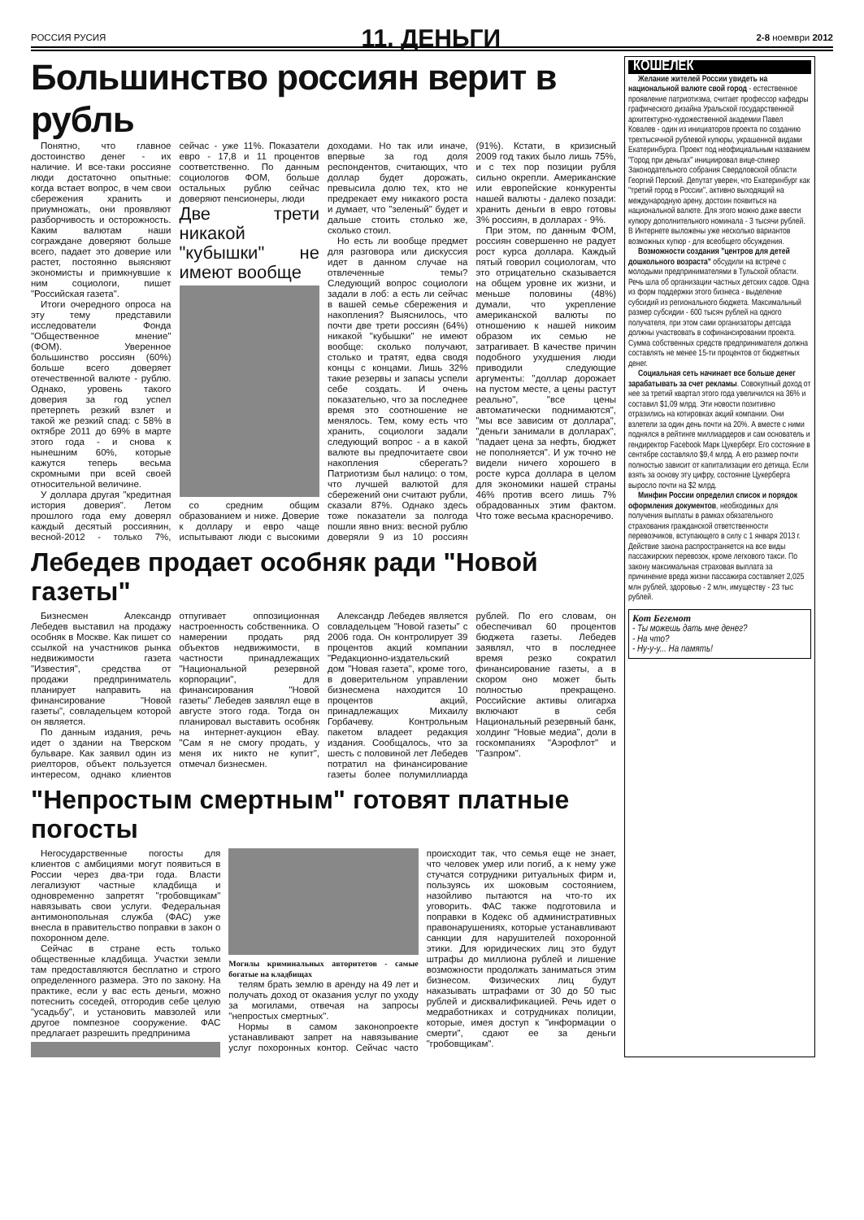РОССИЯ РУСИЯ 11. ДЕНЬГИ 2-8 ноември 2012
Большинство россиян верит в рубль
Понятно, что главное достоинство денег - их наличие. И все-таки россияне люди достаточно опытные: когда встает вопрос, в чем свои сбережения хранить и приумножать, они проявляют разборчивость и осторожность. Каким валютам наши сограждане доверяют больше всего, падает это доверие или растет, постоянно выясняют экономисты и примкнувшие к ним социологи, пишет "Российская газета".
Итоги очередного опроса на эту тему представили исследователи Фонда "Общественное мнение" (ФОМ). Уверенное большинство россиян (60%) больше всего доверяет отечественной валюте - рублю. Однако, уровень такого доверия за год успел претерпеть резкий взлет и такой же резкий спад: с 58% в октябре 2011 до 69% в марте этого года - и снова к нынешним 60%, которые кажутся теперь весьма скромными при всей своей относительной величине.
У доллара другая "кредитная история доверия". Летом прошлого года ему доверял каждый десятый россиянин, весной-2012 - только 7%, сейчас - уже 11%. Показатели евро - 17,8 и 11 процентов соответственно. По данным социологов ФОМ, больше остальных рублю сейчас доверяют пенсионеры, люди
Две трети никакой "кубышки" не имеют вообще
со средним общим образованием и ниже. Доверие к доллару и евро чаще испытывают люди с высокими доходами. Но так или иначе, впервые за год доля респондентов, считающих, что доллар будет дорожать, превысила долю тех, кто не предрекает ему никакого роста и думает, что "зеленый" будет и дальше стоить столько же, сколько стоил.
Но есть ли вообще предмет для разговора или дискуссия идет в данном случае на отвлеченные темы? Следующий вопрос социологи задали в лоб: а есть ли сейчас в вашей семье сбережения и накопления? Выяснилось, что почти две трети россиян (64%) никакой "кубышки" не имеют вообще: сколько получают, столько и тратят, едва сводя концы с концами. Лишь 32% такие резервы и запасы успели себе создать. И очень показательно, что за последнее время это соотношение не менялось. Тем, кому есть что хранить, социологи задали следующий вопрос - а в какой валюте вы предпочитаете свои накопления сберегать? Патриотизм был налицо: о том, что лучшей валютой для сбережений они считают рубли, сказали 87%. Однако здесь тоже показатели за полгода пошли явно вниз: весной рублю доверяли 9 из 10 россиян (91%). Кстати, в кризисный 2009 год таких было лишь 75%, и с тех пор позиции рубля сильно окрепли. Американские или европейские конкуренты нашей валюты - далеко позади: хранить деньги в евро готовы 3% россиян, в долларах - 9%.
При этом, по данным ФОМ, россиян совершенно не радует рост курса доллара. Каждый пятый говорил социологам, что это отрицательно сказывается на общем уровне их жизни, и меньше половины (48%) думали, что укрепление американской валюты по отношению к нашей никоим образом их семью не затрагивает. В качестве причин подобного ухудшения люди приводили следующие аргументы: "доллар дорожает на пустом месте, а цены растут реально", "все цены автоматически поднимаются", "мы все зависим от доллара", "деньги занимали в долларах", "падает цена за нефть, бюджет не пополняется". И уж точно не видели ничего хорошего в росте курса доллара в целом для экономики нашей страны 46% против всего лишь 7% обрадованных этим фактом. Что тоже весьма красноречиво.
Лебедев продает особняк ради "Новой газеты"
Бизнесмен Александр Лебедев выставил на продажу особняк в Москве. Как пишет со ссылкой на участников рынка недвижимости газета "Известия", средства от продажи предприниматель планирует направить на финансирование "Новой газеты", совладельцем которой он является.
По данным издания, речь идет о здании на Тверском бульваре. Как заявил один из риелторов, объект пользуется интересом, однако клиентов отпугивает оппозиционная настроенность собственника. О намерении продать ряд объектов недвижимости, в частности принадлежащих "Национальной резервной корпорации", для финансирования "Новой газеты" Лебедев заявлял еще в августе этого года. Тогда он планировал выставить особняк на интернет-аукцион eBay. "Сам я не смогу продать, у меня их никто не купит", отмечал бизнесмен.
Александр Лебедев является совладельцем "Новой газеты" с 2006 года. Он контролирует 39 процентов акций компании "Редакционно-издательский дом "Новая газета", кроме того, в доверительном управлении бизнесмена находится 10 процентов акций, принадлежащих Михаилу Горбачеву. Контрольным пакетом владеет редакция издания. Сообщалось, что за шесть с половиной лет Лебедев потратил на финансирование газеты более полумиллиарда рублей. По его словам, он обеспечивал 60 процентов бюджета газеты. Лебедев заявлял, что в последнее время резко сократил финансирование газеты, а в скором оно может быть полностью прекращено. Российские активы олигарха включают в себя Национальный резервный банк, холдинг "Новые медиа", доли в госкомпаниях "Аэрофлот" и "Газпром".
"Непростым смертным" готовят платные погосты
Негосударственные погосты для клиентов с амбициями могут появиться в России через два-три года. Власти легализуют частные кладбища и одновременно запретят "гробовщикам" навязывать свои услуги. Федеральная антимонопольная служба (ФАС) уже внесла в правительство поправки в закон о похоронном деле.
Сейчас в стране есть только общественные кладбища. Участки земли там предоставляются бесплатно и строго определенного размера. Это по закону. На практике, если у вас есть деньги, можно потеснить соседей, отгородив себе целую "усадьбу", и установить мавзолей или другое помпезное сооружение. ФАС предлагает разрешить предпринима
Могилы криминальных авторитетов - самые богатые на кладбищах
телям брать землю в аренду на 49 лет и получать доход от оказания услуг по уходу за могилами, отвечая на запросы "непростых смертных".
Нормы в самом законопроекте устанавливают запрет на навязывание услуг похоронных контор. Сейчас часто происходит так, что семья еще не знает, что человек умер или погиб, а к нему уже стучатся сотрудники ритуальных фирм и, пользуясь их шоковым состоянием, назойливо пытаются на что-то их уговорить. ФАС также подготовила и поправки в Кодекс об административных правонарушениях, которые устанавливают санкции для нарушителей похоронной этики. Для юридических лиц это будут штрафы до миллиона рублей и лишение возможности продолжать заниматься этим бизнесом. Физических лиц будут наказывать штрафами от 30 до 50 тыс рублей и дисквалификацией. Речь идет о медработниках и сотрудниках полиции, которые, имея доступ к "информации о смерти", сдают ее за деньги "гробовщикам".
КОШЕЛЕК
Желание жителей России увидеть на национальной валюте свой город - естественное проявление патриотизма, считает профессор кафедры графического дизайна Уральской государственной архитектурно-художественной академии Павел Ковалев - один из инициаторов проекта по созданию трехтысячной рублевой купюры, украшенной видами Екатеринбурга. Проект под неофициальным названием "Город при деньгах" инициировал вице-спикер Законодательного собрания Свердловской области Георгий Перский. Депутат уверен, что Екатеринбург как "третий город в России", активно выходящий на международную арену, достоин появиться на национальной валюте. Для этого можно даже ввести купюру дополнительного номинала - 3 тысячи рублей. В Интернете выложены уже несколько вариантов возможных купюр - для всеобщего обсуждения.
Возможности создания "центров для детей дошкольного возраста" обсудили на встрече с молодыми предпринимателями в Тульской области. Речь шла об организации частных детских садов. Одна из форм поддержки этого бизнеса - выделение субсидий из регионального бюджета. Максимальный размер субсидии - 600 тысяч рублей на одного получателя, при этом сами организаторы детсада должны участвовать в софинансировании проекта. Сумма собственных средств предпринимателя должна составлять не менее 15-ти процентов от бюджетных денег.
Социальная сеть начинает все больше денег зарабатывать за счет рекламы. Совокупный доход от нее за третий квартал этого года увеличился на 36% и составил $1,09 млрд. Эти новости позитивно отразились на котировках акций компании. Они взлетели за один день почти на 20%. А вместе с ними поднялся в рейтинге миллиардеров и сам основатель и гендиректор Facebook Марк Цукерберг. Его состояние в сентябре составляло $9,4 млрд. А его размер почти полностью зависит от капитализации его детища. Если взять за основу эту цифру, состояние Цукерберга выросло почти на $2 млрд.
Минфин России определил список и порядок оформления документов, необходимых для получения выплаты в рамках обязательного страхования гражданской ответственности перевозчиков, вступающего в силу с 1 января 2013 г. Действие закона распространяется на все виды пассажирских перевозок, кроме легкового такси. По закону максимальная страховая выплата за причинение вреда жизни пассажира составляет 2,025 млн рублей, здоровью - 2 млн, имуществу - 23 тыс рублей.
Кот Бегемот
- Ты можешь дать мне денег?
- На что?
- Ну-у-у... На память!